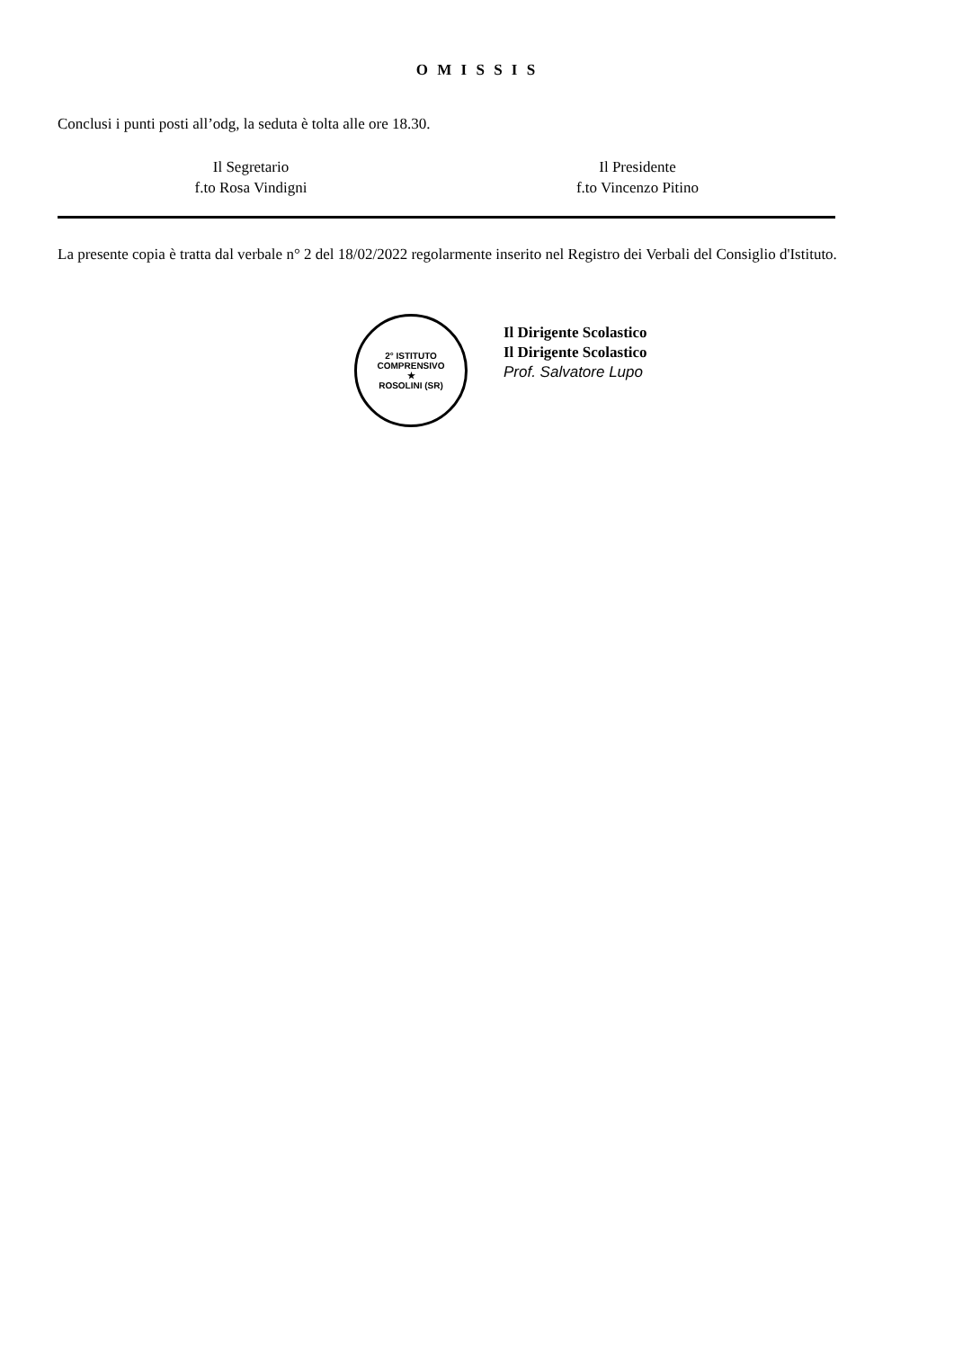O M I S S I S
Conclusi i punti posti all’odg, la seduta è tolta alle ore 18.30.
Il Segretario
f.to Rosa Vindigni
Il Presidente
f.to Vincenzo Pitino
La presente copia è tratta dal verbale n° 2 del 18/02/2022 regolarmente inserito nel Registro dei Verbali del Consiglio d'Istituto.
2° ISTITUTO COMPRENSIVO
★
ROSOLINI (SR)
Il Dirigente Scolastico
Il Dirigente Scolastico
Prof. Salvatore Lupo